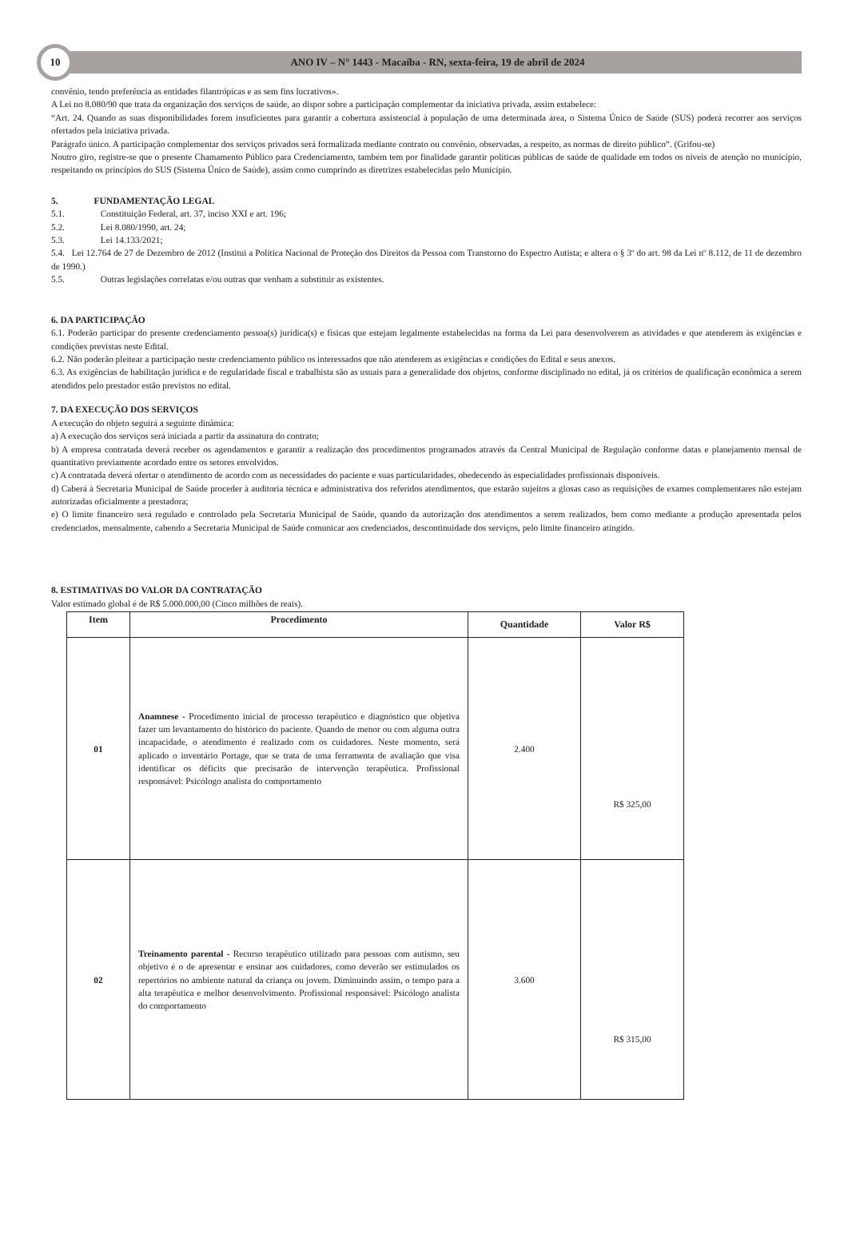10
ANO IV – N° 1443 - Macaíba - RN, sexta-feira, 19 de abril de 2024
convênio, tendo preferência as entidades filantrópicas e as sem fins lucrativos».
A Lei no 8.080/90 que trata da organização dos serviços de saúde, ao dispor sobre a participação complementar da iniciativa privada, assim estabelece:
“Art. 24. Quando as suas disponibilidades forem insuficientes para garantir a cobertura assistencial à população de uma determinada área, o Sistema Único de Saúde (SUS) poderá recorrer aos serviços ofertados pela iniciativa privada.
Parágrafo único. A participação complementar dos serviços privados será formalizada mediante contrato ou convênio, observadas, a respeito, as normas de direito público”. (Grifou-se)
Noutro giro, registre-se que o presente Chamamento Público para Credenciamento, também tem por finalidade garantir políticas públicas de saúde de qualidade em todos os níveis de atenção no município, respeitando os princípios do SUS (Sistema Único de Saúde), assim como cumprindo as diretrizes estabelecidas pelo Município.
5. FUNDAMENTAÇÃO LEGAL
5.1. Constituição Federal, art. 37, inciso XXI e art. 196;
5.2. Lei 8.080/1990, art. 24;
5.3. Lei 14.133/2021;
5.4. Lei 12.764 de 27 de Dezembro de 2012 (Institui a Política Nacional de Proteção dos Direitos da Pessoa com Transtorno do Espectro Autista; e altera o § 3º do art. 98 da Lei nº 8.112, de 11 de dezembro de 1990.)
5.5. Outras legislações correlatas e/ou outras que venham a substituir as existentes.
6. DA PARTICIPAÇÃO
6.1. Poderão participar do presente credenciamento pessoa(s) jurídica(s) e físicas que estejam legalmente estabelecidas na forma da Lei para desenvolverem as atividades e que atenderem às exigências e condições previstas neste Edital.
6.2. Não poderão pleitear a participação neste credenciamento público os interessados que não atenderem as exigências e condições do Edital e seus anexos.
6.3. As exigências de habilitação jurídica e de regularidade fiscal e trabalhista são as usuais para a generalidade dos objetos, conforme disciplinado no edital, já os critérios de qualificação econômica a serem atendidos pelo prestador estão previstos no edital.
7. DA EXECUÇÃO DOS SERVIÇOS
A execução do objeto seguirá a seguinte dinâmica:
a) A execução dos serviços será iniciada a partir da assinatura do contrato;
b) A empresa contratada deverá receber os agendamentos e garantir a realização dos procedimentos programados através da Central Municipal de Regulação conforme datas e planejamento mensal de quantitativo previamente acordado entre os setores envolvidos.
c) A contratada deverá ofertar o atendimento de acordo com as necessidades do paciente e suas particularidades, obedecendo às especialidades profissionais disponíveis.
d) Caberá à Secretaria Municipal de Saúde proceder à auditoria técnica e administrativa dos referidos atendimentos, que estarão sujeitos a glosas caso as requisições de exames complementares não estejam autorizadas oficialmente a prestadora;
e) O limite financeiro será regulado e controlado pela Secretaria Municipal de Saúde, quando da autorização dos atendimentos a serem realizados, bem como mediante a produção apresentada pelos credenciados, mensalmente, cabendo a Secretaria Municipal de Saúde comunicar aos credenciados, descontinuidade dos serviços, pelo limite financeiro atingido.
8. ESTIMATIVAS DO VALOR DA CONTRATAÇÃO
Valor estimado global é de R$ 5.000.000,00 (Cinco milhões de reais).
| Item | Procedimento | Quantidade | Valor R$ |
| --- | --- | --- | --- |
| 01 | Anamnese - Procedimento inicial de processo terapêutico e diagnóstico que objetiva fazer um levantamento do histórico do paciente. Quando de menor ou com alguma outra incapacidade, o atendimento é realizado com os cuidadores. Neste momento, será aplicado o inventário Portage, que se trata de uma ferramenta de avaliação que visa identificar os déficits que precisarão de intervenção terapêutica. Profissional responsável: Psicólogo analista do comportamento | 2.400 | R$ 325,00 |
| 02 | Treinamento parental - Recurso terapêutico utilizado para pessoas com autismo, seu objetivo é o de apresentar e ensinar aos cuidadores, como deverão ser estimulados os repertórios no ambiente natural da criança ou jovem. Diminuindo assim, o tempo para a alta terapêutica e melhor desenvolvimento. Profissional responsável: Psicólogo analista do comportamento | 3.600 | R$ 315,00 |